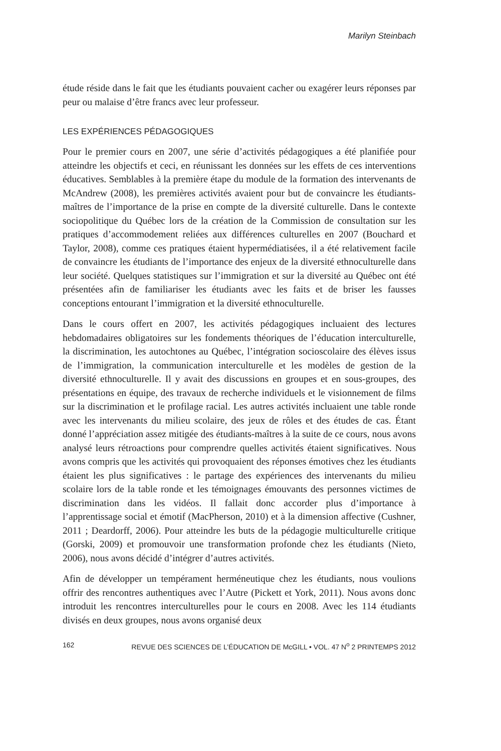Marilyn Steinbach
étude réside dans le fait que les étudiants pouvaient cacher ou exagérer leurs réponses par peur ou malaise d’être francs avec leur professeur.
LES EXPÉRIENCES PÉDAGOGIQUES
Pour le premier cours en 2007, une série d’activités pédagogiques a été planifiée pour atteindre les objectifs et ceci, en réunissant les données sur les effets de ces interventions éducatives. Semblables à la première étape du module de la formation des intervenants de McAndrew (2008), les premières activités avaient pour but de convaincre les étudiants-maîtres de l’importance de la prise en compte de la diversité culturelle. Dans le contexte sociopolitique du Québec lors de la création de la Commission de consultation sur les pratiques d’accommodement reliées aux différences culturelles en 2007 (Bouchard et Taylor, 2008), comme ces pratiques étaient hypermédiatisées, il a été relativement facile de convaincre les étudiants de l’importance des enjeux de la diversité ethnoculturelle dans leur société. Quelques statistiques sur l’immigration et sur la diversité au Québec ont été présentées afin de familiariser les étudiants avec les faits et de briser les fausses conceptions entourant l’immigration et la diversité ethnoculturelle.
Dans le cours offert en 2007, les activités pédagogiques incluaient des lectures hebdomadaires obligatoires sur les fondements théoriques de l’éducation interculturelle, la discrimination, les autochtones au Québec, l’intégration socioscolaire des élèves issus de l’immigration, la communication interculturelle et les modèles de gestion de la diversité ethnoculturelle. Il y avait des discussions en groupes et en sous-groupes, des présentations en équipe, des travaux de recherche individuels et le visionnement de films sur la discrimination et le profilage racial. Les autres activités incluaient une table ronde avec les intervenants du milieu scolaire, des jeux de rôles et des études de cas. Étant donné l’appréciation assez mitigée des étudiants-maîtres à la suite de ce cours, nous avons analysé leurs rétroactions pour comprendre quelles activités étaient significatives. Nous avons compris que les activités qui provoquaient des réponses émotives chez les étudiants étaient les plus significatives : le partage des expériences des intervenants du milieu scolaire lors de la table ronde et les témoignages émouvants des personnes victimes de discrimination dans les vidéos. Il fallait donc accorder plus d’importance à l’apprentissage social et émotif (MacPherson, 2010) et à la dimension affective (Cushner, 2011 ; Deardorff, 2006). Pour atteindre les buts de la pédagogie multiculturelle critique (Gorski, 2009) et promouvoir une transformation profonde chez les étudiants (Nieto, 2006), nous avons décidé d’intégrer d’autres activités.
Afin de développer un tempérament herméneutique chez les étudiants, nous voulions offrir des rencontres authentiques avec l’Autre (Pickett et York, 2011). Nous avons donc introduit les rencontres interculturelles pour le cours en 2008. Avec les 114 étudiants divisés en deux groupes, nous avons organisé deux
162 REVUE DES SCIENCES DE L’ÉDUCATION DE McGILL • VOL. 47 N<sup>o</sup> 2 PRINTEMPS 2012